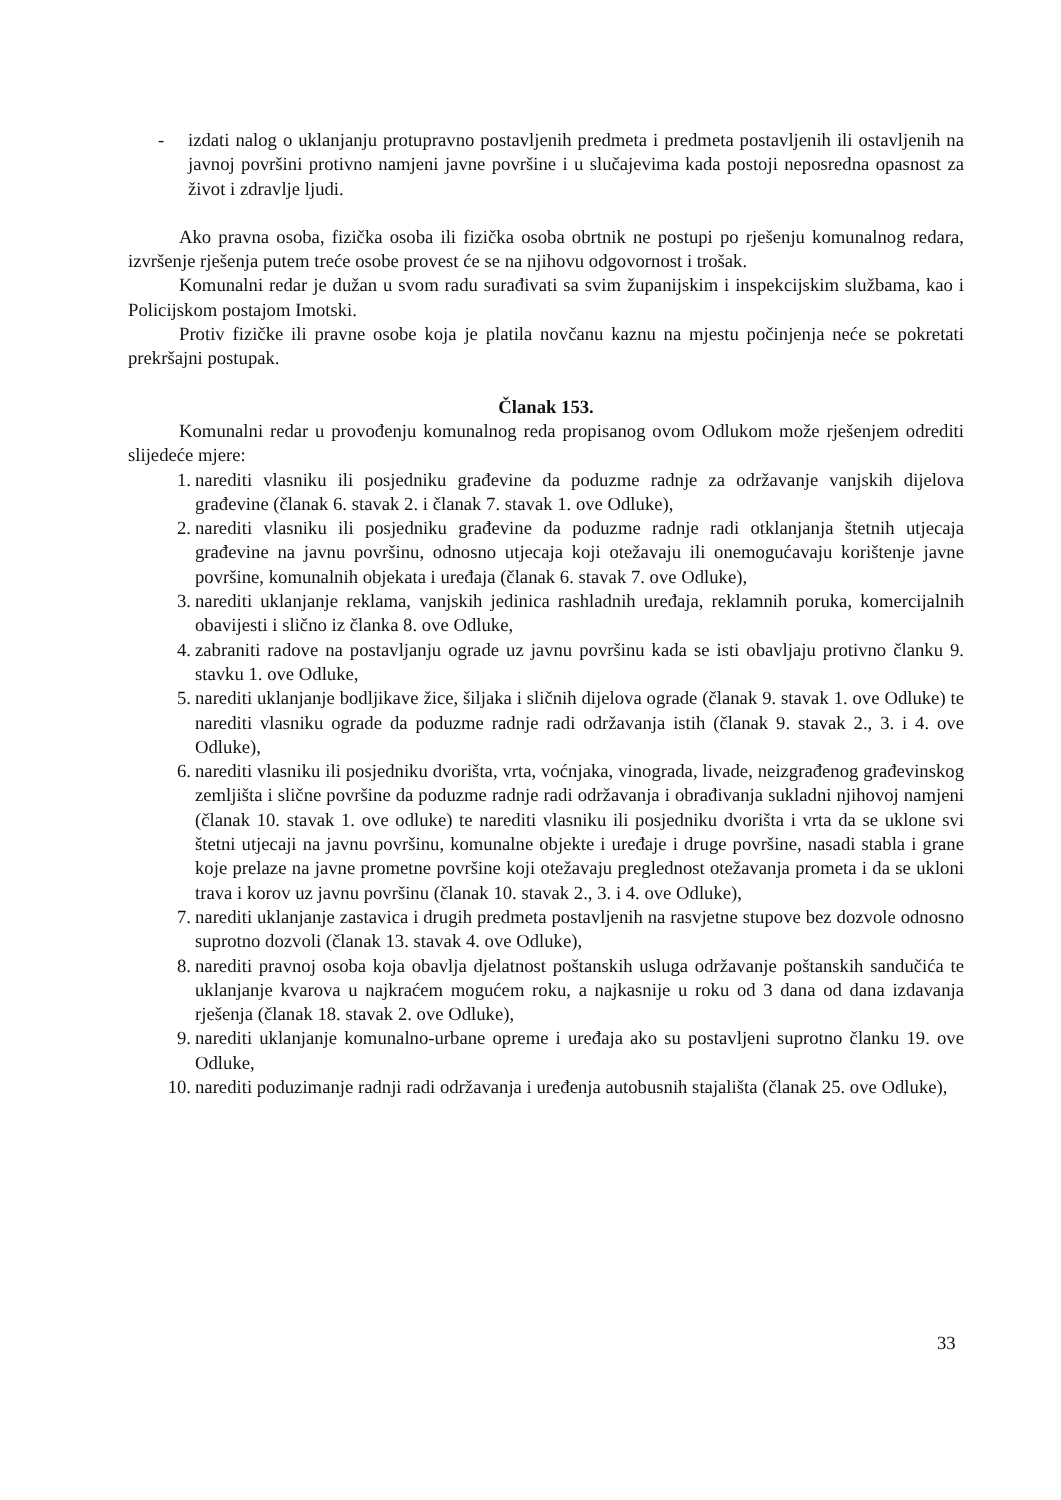- izdati nalog o uklanjanju protupravno postavljenih predmeta i predmeta postavljenih ili ostavljenih na javnoj površini protivno namjeni javne površine i u slučajevima kada postoji neposredna opasnost za život i zdravlje ljudi.
Ako pravna osoba, fizička osoba ili fizička osoba obrtnik ne postupi po rješenju komunalnog redara, izvršenje rješenja putem treće osobe provest će se na njihovu odgovornost i trošak.
Komunalni redar je dužan u svom radu surađivati sa svim županijskim i inspekcijskim službama, kao i Policijskom postajom Imotski.
Protiv fizičke ili pravne osobe koja je platila novčanu kaznu na mjestu počinjenja neće se pokretati prekršajni postupak.
Članak 153.
Komunalni redar u provođenju komunalnog reda propisanog ovom Odlukom može rješenjem odrediti slijedeće mjere:
1. narediti vlasniku ili posjedniku građevine da poduzme radnje za održavanje vanjskih dijelova građevine (članak 6. stavak 2. i članak 7. stavak 1. ove Odluke),
2. narediti vlasniku ili posjedniku građevine da poduzme radnje radi otklanjanja štetnih utjecaja građevine na javnu površinu, odnosno utjecaja koji otežavaju ili onemogućavaju korištenje javne površine, komunalnih objekata i uređaja (članak 6. stavak 7. ove Odluke),
3. narediti uklanjanje reklama, vanjskih jedinica rashladnih uređaja, reklamnih poruka, komercijalnih obavijesti i slično iz članka 8. ove Odluke,
4. zabraniti radove na postavljanju ograde uz javnu površinu kada se isti obavljaju protivno članku 9. stavku 1. ove Odluke,
5. narediti uklanjanje bodljikave žice, šiljaka i sličnih dijelova ograde (članak 9. stavak 1. ove Odluke) te narediti vlasniku ograde da poduzme radnje radi održavanja istih (članak 9. stavak 2., 3. i 4. ove Odluke),
6. narediti vlasniku ili posjedniku dvorišta, vrta, voćnjaka, vinograda, livade, neizgrađenog građevinskog zemljišta i slične površine da poduzme radnje radi održavanja i obrađivanja sukladni njihovoj namjeni (članak 10. stavak 1. ove odluke) te narediti vlasniku ili posjedniku dvorišta i vrta da se uklone svi štetni utjecaji na javnu površinu, komunalne objekte i uređaje i druge površine, nasadi stabla i grane koje prelaze na javne prometne površine koji otežavaju preglednost otežavanja prometa i da se ukloni trava i korov uz javnu površinu (članak 10. stavak 2., 3. i 4. ove Odluke),
7. narediti uklanjanje zastavica i drugih predmeta postavljenih na rasvjetne stupove bez dozvole odnosno suprotno dozvoli (članak 13. stavak 4. ove Odluke),
8. narediti pravnoj osoba koja obavlja djelatnost poštanskih usluga održavanje poštanskih sandučića te uklanjanje kvarova u najkraćem mogućem roku, a najkasnije u roku od 3 dana od dana izdavanja rješenja (članak 18. stavak 2. ove Odluke),
9. narediti uklanjanje komunalno-urbane opreme i uređaja ako su postavljeni suprotno članku 19. ove Odluke,
10.
narediti poduzimanje radnji radi održavanja i uređenja autobusnih stajališta (članak 25. ove Odluke),
33